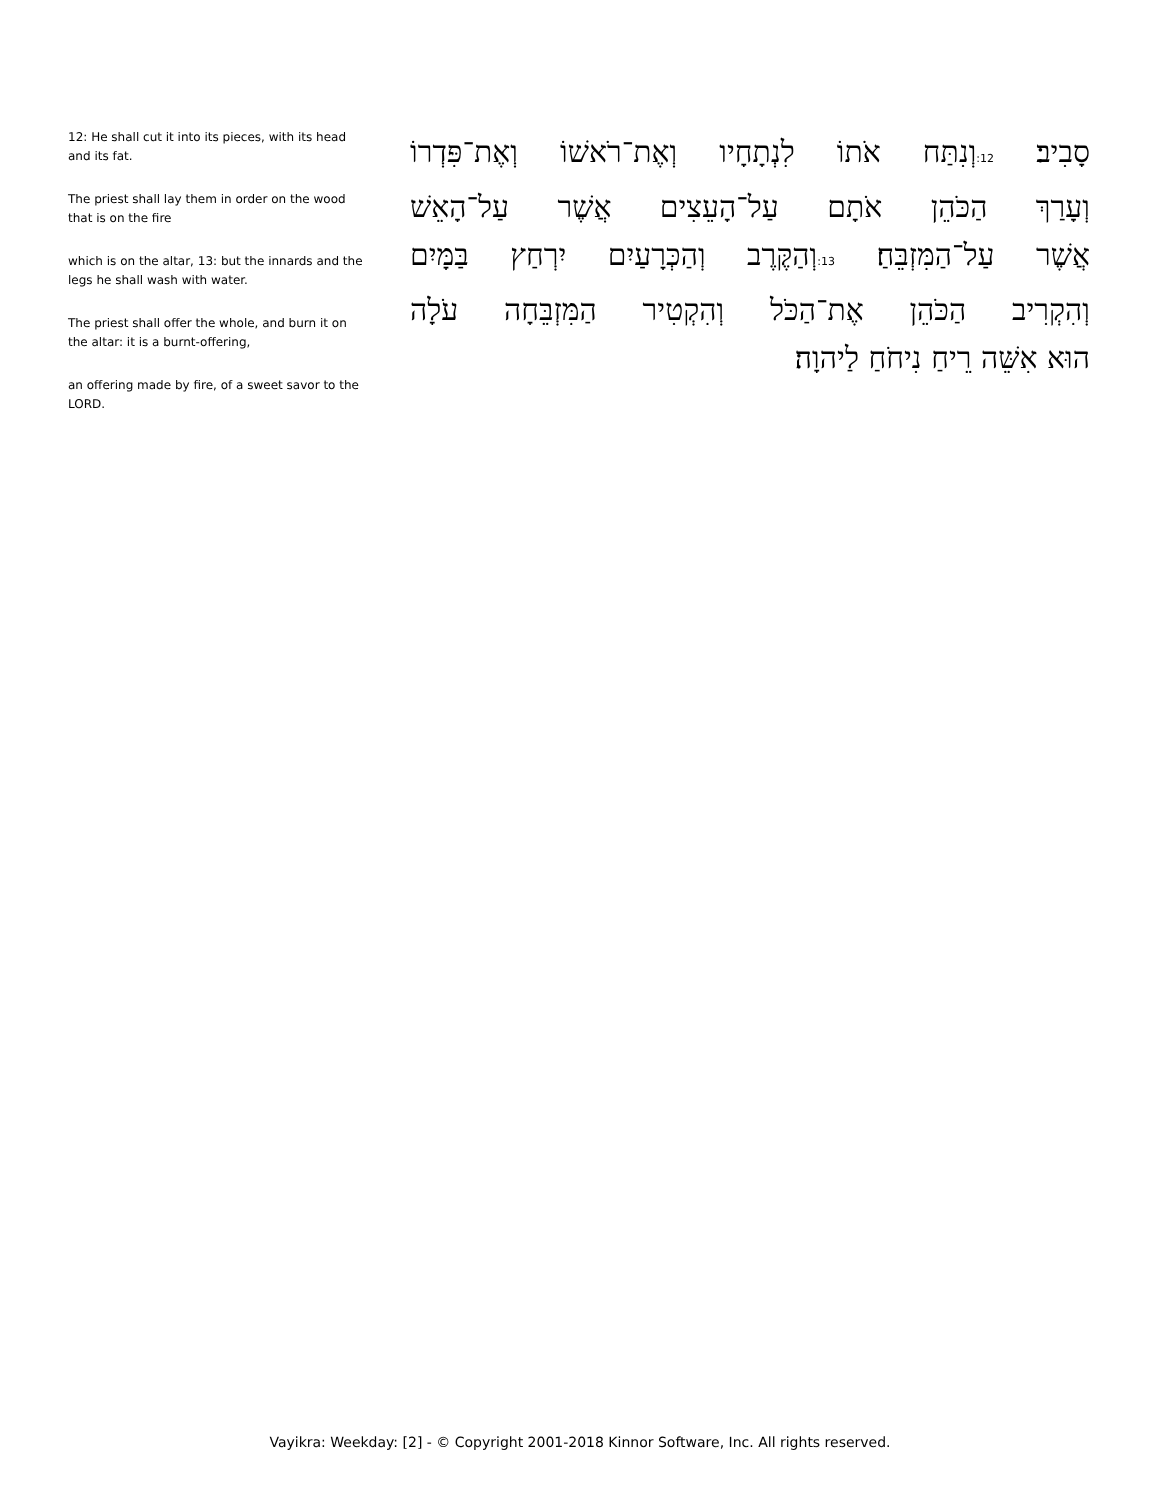12: He shall cut it into its pieces, with its head and its fat.
The priest shall lay them in order on the wood that is on the fire
which is on the altar, 13: but the innards and the legs he shall wash with water.
The priest shall offer the whole, and burn it on the altar: it is a burnt-offering,
an offering made by fire, of a sweet savor to the LORD.
סָבִיב׃ 12: וְנִתַּח אֹתוֹ לִנְתָחָיו וְאֶת־רֹאשׁוֹ וְאֶת־פִּדְרוֹ
וְעָרַךְ הַכֹּהֵן אֹתָם עַל־הָעֵצִים אֲשֶׁר עַל־הָאֵשׁ
אֲשֶׁר עַל־הַמִּזְבֵּחַ׃ 13: וְהַקֶּרֶב וְהַכְּרָעַיִם יִרְחַץ בַּמָּיִם
וְהִקְרִיב הַכֹּהֵן אֶת־הַכֹּל וְהִקְטִיר הַמִּזְבֵּחָה עֹלָה
הוּא אִשֵּׁה רֵיחַ נִיחֹחַ לַיהוָה׃
Vayikra: Weekday: [2] - © Copyright 2001-2018 Kinnor Software, Inc. All rights reserved.